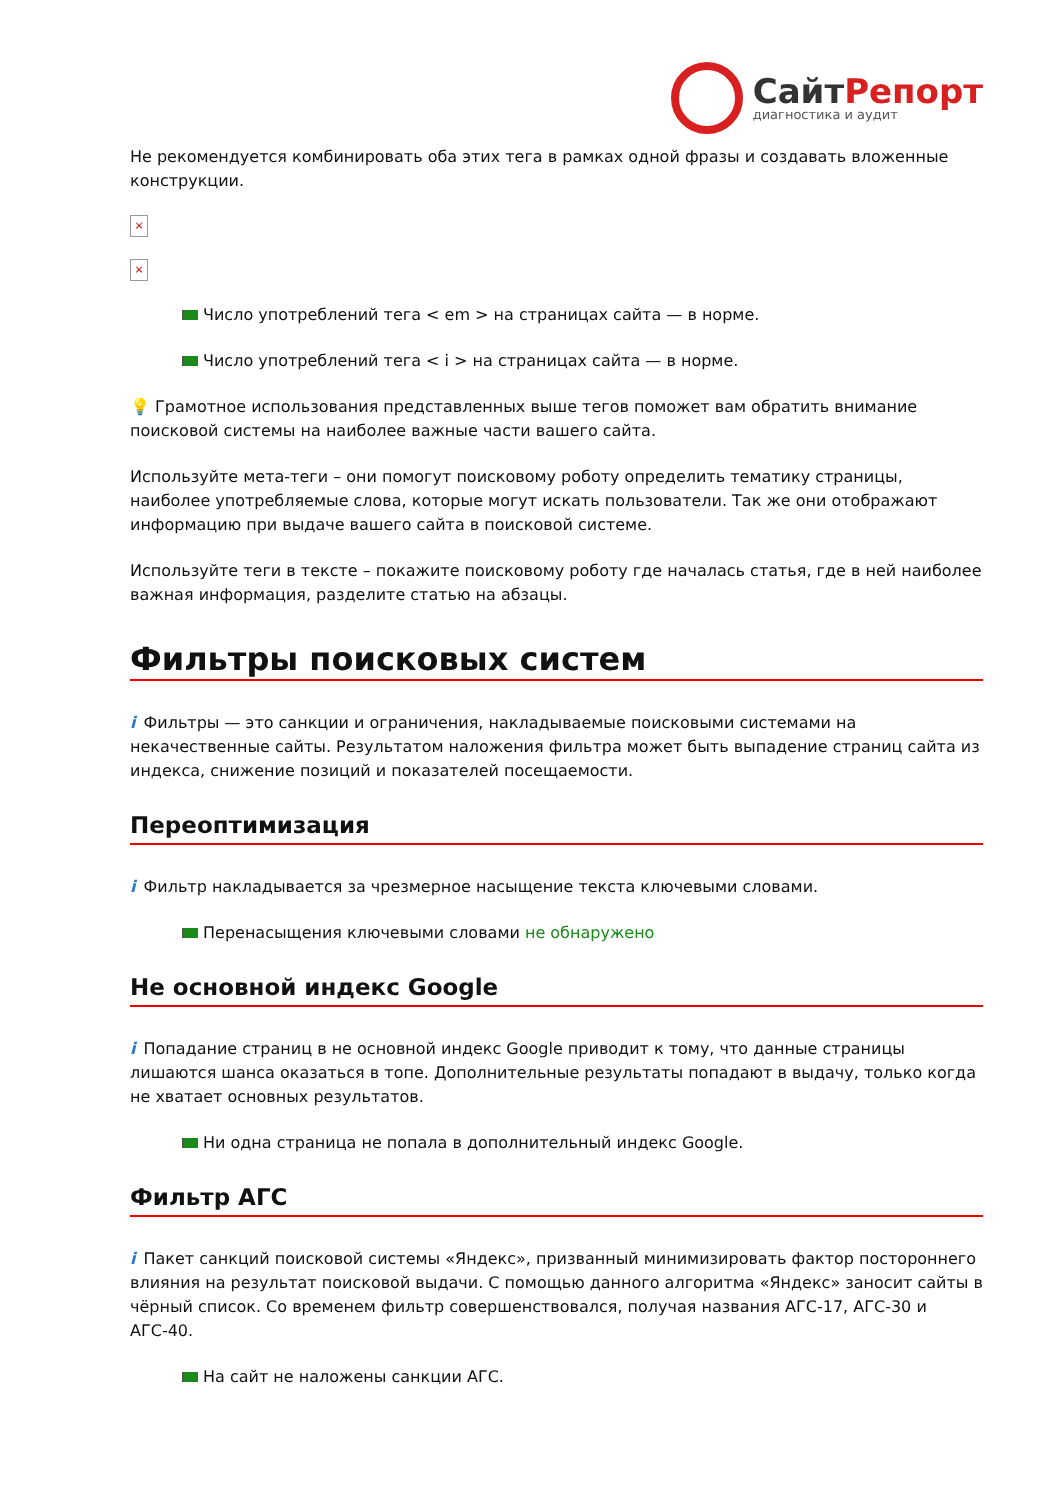СайтРепорт
диагностика и аудит
Не рекомендуется комбинировать оба этих тега в рамках одной фразы и создавать вложенные конструкции.
×
×
Число употреблений тега < em > на страницах сайта — в норме.
Число употреблений тега < i > на страницах сайта — в норме.
💡 Грамотное использования представленных выше тегов поможет вам обратить внимание поисковой системы на наиболее важные части вашего сайта.
Используйте мета-теги – они помогут поисковому роботу определить тематику страницы, наиболее употребляемые слова, которые могут искать пользователи. Так же они отображают информацию при выдаче вашего сайта в поисковой системе.
Используйте теги в тексте – покажите поисковому роботу где началась статья, где в ней наиболее важная информация, разделите статью на абзацы.
Фильтры поисковых систем
i Фильтры — это санкции и ограничения, накладываемые поисковыми системами на некачественные сайты. Результатом наложения фильтра может быть выпадение страниц сайта из индекса, снижение позиций и показателей посещаемости.
Переоптимизация
i Фильтр накладывается за чрезмерное насыщение текста ключевыми словами.
Перенасыщения ключевыми словами не обнаружено
Не основной индекс Google
i Попадание страниц в не основной индекс Google приводит к тому, что данные страницы лишаются шанса оказаться в топе. Дополнительные результаты попадают в выдачу, только когда не хватает основных результатов.
Ни одна страница не попала в дополнительный индекс Google.
Фильтр АГС
i Пакет санкций поисковой системы «Яндекс», призванный минимизировать фактор постороннего влияния на результат поисковой выдачи. С помощью данного алгоритма «Яндекс» заносит сайты в чёрный список. Со временем фильтр совершенствовался, получая названия АГС-17, АГС-30 и АГС-40.
На сайт не наложены санкции АГС.